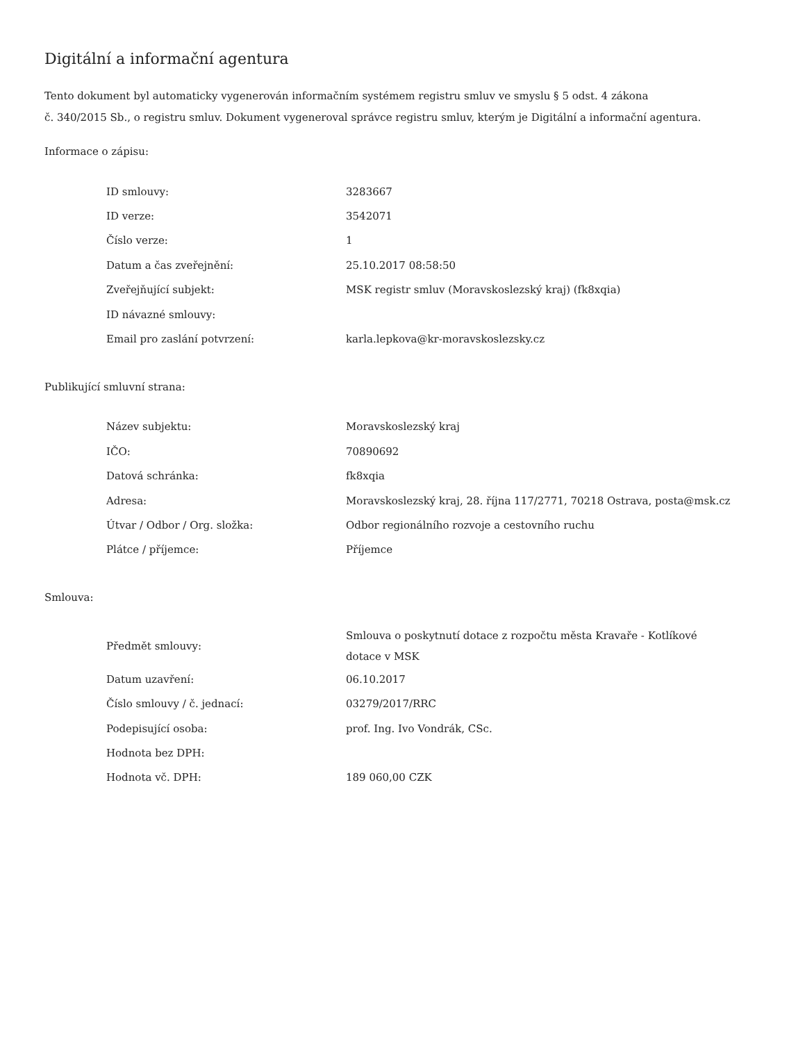Digitální a informační agentura
Tento dokument byl automaticky vygenerován informačním systémem registru smluv ve smyslu § 5 odst. 4 zákona
č. 340/2015 Sb., o registru smluv. Dokument vygeneroval správce registru smluv, kterým je Digitální a informační agentura.
Informace o zápisu:
| ID smlouvy: | 3283667 |
| ID verze: | 3542071 |
| Číslo verze: | 1 |
| Datum a čas zveřejnění: | 25.10.2017 08:58:50 |
| Zveřejňující subjekt: | MSK registr smluv (Moravskoslezský kraj) (fk8xqia) |
| ID návazné smlouvy: | |
| Email pro zaslání potvrzení: | karla.lepkova@kr-moravskoslezsky.cz |
Publikující smluvní strana:
| Název subjektu: | Moravskoslezský kraj |
| IČO: | 70890692 |
| Datová schránka: | fk8xqia |
| Adresa: | Moravskoslezský kraj, 28. října 117/2771, 70218 Ostrava, posta@msk.cz |
| Útvar / Odbor / Org. složka: | Odbor regionálního rozvoje a cestovního ruchu |
| Plátce / příjemce: | Příjemce |
Smlouva:
| Předmět smlouvy: | Smlouva o poskytnutí dotace z rozpočtu města Kravaře - Kotlíkové dotace v MSK |
| Datum uzavření: | 06.10.2017 |
| Číslo smlouvy / č. jednací: | 03279/2017/RRC |
| Podepisující osoba: | prof. Ing. Ivo Vondrák, CSc. |
| Hodnota bez DPH: | |
| Hodnota vč. DPH: | 189 060,00 CZK |